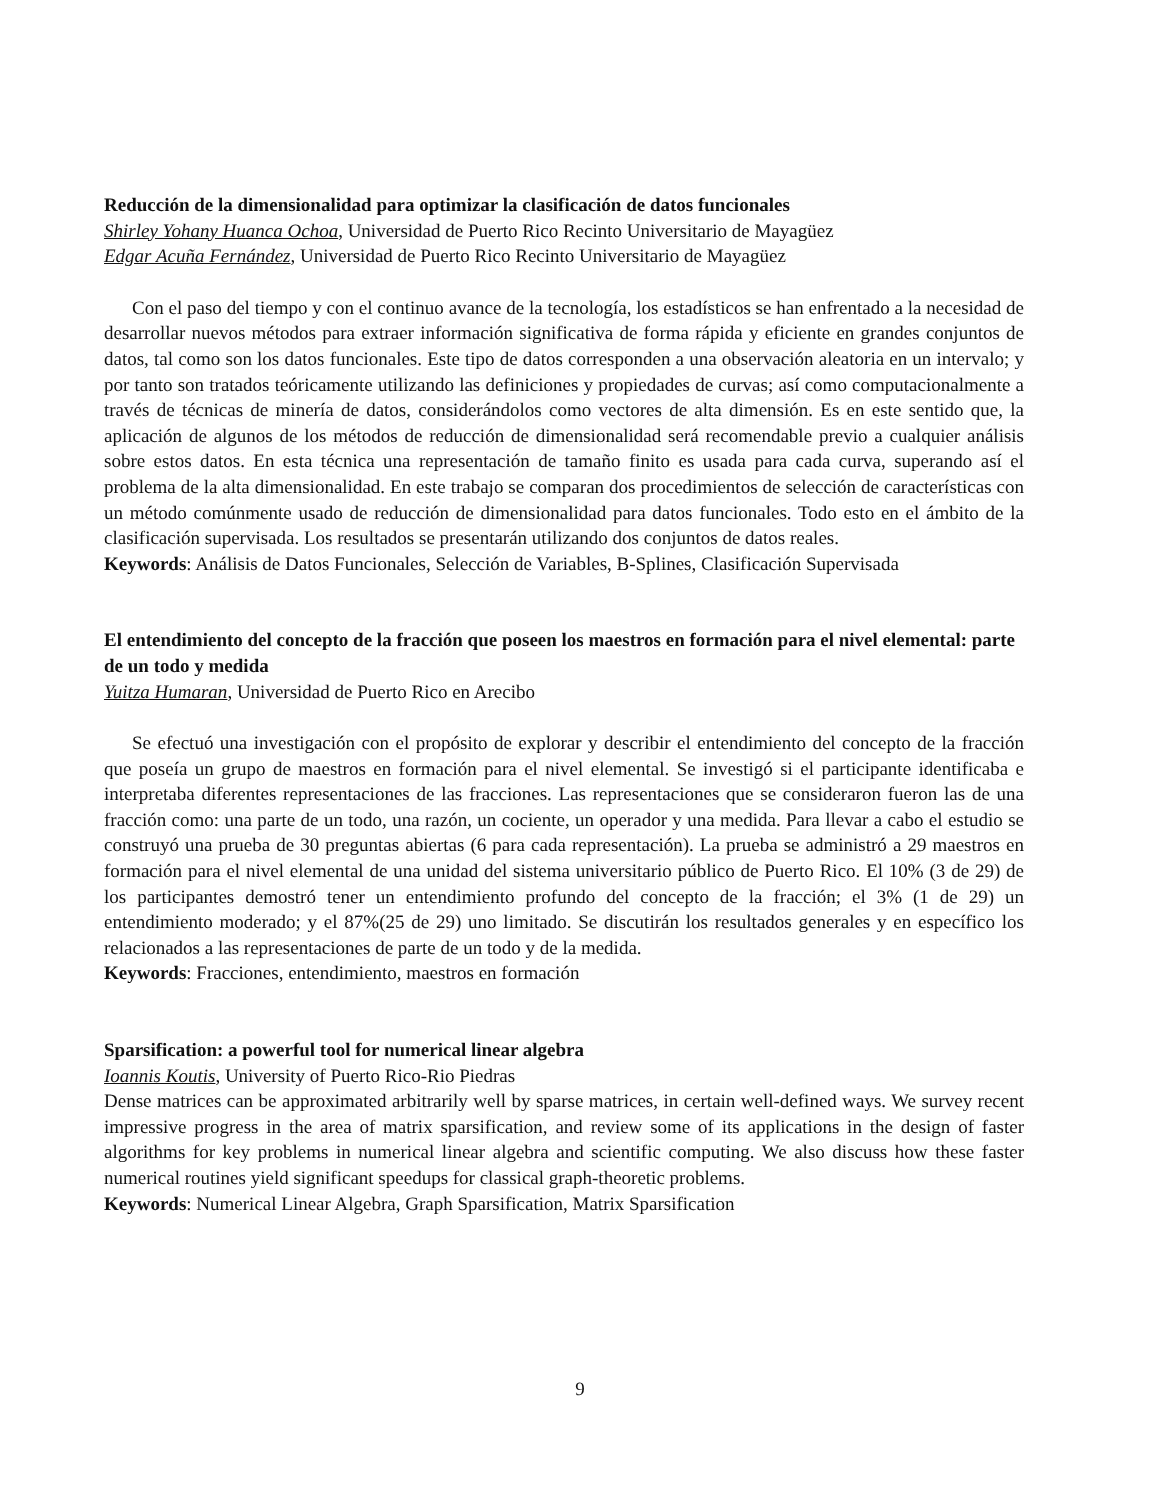Reducción de la dimensionalidad para optimizar la clasificación de datos funcionales
Shirley Yohany Huanca Ochoa, Universidad de Puerto Rico Recinto Universitario de Mayagüez
Edgar Acuña Fernández, Universidad de Puerto Rico Recinto Universitario de Mayagüez
Con el paso del tiempo y con el continuo avance de la tecnología, los estadísticos se han enfrentado a la necesidad de desarrollar nuevos métodos para extraer información significativa de forma rápida y eficiente en grandes conjuntos de datos, tal como son los datos funcionales. Este tipo de datos corresponden a una observación aleatoria en un intervalo; y por tanto son tratados teóricamente utilizando las definiciones y propiedades de curvas; así como computacionalmente a través de técnicas de minería de datos, considerándolos como vectores de alta dimensión. Es en este sentido que, la aplicación de algunos de los métodos de reducción de dimensionalidad será recomendable previo a cualquier análisis sobre estos datos. En esta técnica una representación de tamaño finito es usada para cada curva, superando así el problema de la alta dimensionalidad. En este trabajo se comparan dos procedimientos de selección de características con un método comúnmente usado de reducción de dimensionalidad para datos funcionales. Todo esto en el ámbito de la clasificación supervisada. Los resultados se presentarán utilizando dos conjuntos de datos reales.
Keywords: Análisis de Datos Funcionales, Selección de Variables, B-Splines, Clasificación Supervisada
El entendimiento del concepto de la fracción que poseen los maestros en formación para el nivel elemental: parte de un todo y medida
Yuitza Humaran, Universidad de Puerto Rico en Arecibo
Se efectuó una investigación con el propósito de explorar y describir el entendimiento del concepto de la fracción que poseía un grupo de maestros en formación para el nivel elemental. Se investigó si el participante identificaba e interpretaba diferentes representaciones de las fracciones. Las representaciones que se consideraron fueron las de una fracción como: una parte de un todo, una razón, un cociente, un operador y una medida. Para llevar a cabo el estudio se construyó una prueba de 30 preguntas abiertas (6 para cada representación). La prueba se administró a 29 maestros en formación para el nivel elemental de una unidad del sistema universitario público de Puerto Rico. El 10% (3 de 29) de los participantes demostró tener un entendimiento profundo del concepto de la fracción; el 3% (1 de 29) un entendimiento moderado; y el 87%(25 de 29) uno limitado. Se discutirán los resultados generales y en específico los relacionados a las representaciones de parte de un todo y de la medida.
Keywords: Fracciones, entendimiento, maestros en formación
Sparsification: a powerful tool for numerical linear algebra
Ioannis Koutis, University of Puerto Rico-Rio Piedras
Dense matrices can be approximated arbitrarily well by sparse matrices, in certain well-defined ways. We survey recent impressive progress in the area of matrix sparsification, and review some of its applications in the design of faster algorithms for key problems in numerical linear algebra and scientific computing. We also discuss how these faster numerical routines yield significant speedups for classical graph-theoretic problems.
Keywords: Numerical Linear Algebra, Graph Sparsification, Matrix Sparsification
9